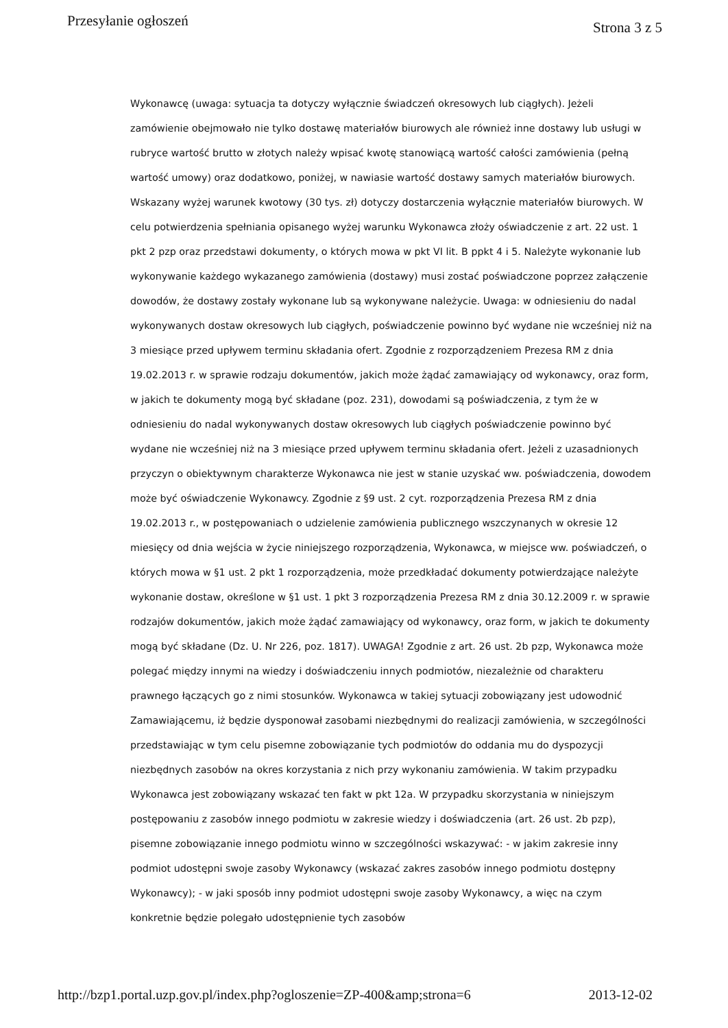Przesyłanie ogłoszeń Strona 3 z 5
Wykonawcę (uwaga: sytuacja ta dotyczy wyłącznie świadczeń okresowych lub ciągłych). Jeżeli zamówienie obejmowało nie tylko dostawę materiałów biurowych ale również inne dostawy lub usługi w rubryce wartość brutto w złotych należy wpisać kwotę stanowiącą wartość całości zamówienia (pełną wartość umowy) oraz dodatkowo, poniżej, w nawiasie wartość dostawy samych materiałów biurowych. Wskazany wyżej warunek kwotowy (30 tys. zł) dotyczy dostarczenia wyłącznie materiałów biurowych. W celu potwierdzenia spełniania opisanego wyżej warunku Wykonawca złoży oświadczenie z art. 22 ust. 1 pkt 2 pzp oraz przedstawi dokumenty, o których mowa w pkt VI lit. B ppkt 4 i 5. Należyte wykonanie lub wykonywanie każdego wykazanego zamówienia (dostawy) musi zostać poświadczone poprzez załączenie dowodów, że dostawy zostały wykonane lub są wykonywane należycie. Uwaga: w odniesieniu do nadal wykonywanych dostaw okresowych lub ciągłych, poświadczenie powinno być wydane nie wcześniej niż na 3 miesiące przed upływem terminu składania ofert. Zgodnie z rozporządzeniem Prezesa RM z dnia 19.02.2013 r. w sprawie rodzaju dokumentów, jakich może żądać zamawiający od wykonawcy, oraz form, w jakich te dokumenty mogą być składane (poz. 231), dowodami są poświadczenia, z tym że w odniesieniu do nadal wykonywanych dostaw okresowych lub ciągłych poświadczenie powinno być wydane nie wcześniej niż na 3 miesiące przed upływem terminu składania ofert. Jeżeli z uzasadnionych przyczyn o obiektywnym charakterze Wykonawca nie jest w stanie uzyskać ww. poświadczenia, dowodem może być oświadczenie Wykonawcy. Zgodnie z §9 ust. 2 cyt. rozporządzenia Prezesa RM z dnia 19.02.2013 r., w postępowaniach o udzielenie zamówienia publicznego wszczynanych w okresie 12 miesięcy od dnia wejścia w życie niniejszego rozporządzenia, Wykonawca, w miejsce ww. poświadczeń, o których mowa w §1 ust. 2 pkt 1 rozporządzenia, może przedkładać dokumenty potwierdzające należyte wykonanie dostaw, określone w §1 ust. 1 pkt 3 rozporządzenia Prezesa RM z dnia 30.12.2009 r. w sprawie rodzajów dokumentów, jakich może żądać zamawiający od wykonawcy, oraz form, w jakich te dokumenty mogą być składane (Dz. U. Nr 226, poz. 1817). UWAGA! Zgodnie z art. 26 ust. 2b pzp, Wykonawca może polegać między innymi na wiedzy i doświadczeniu innych podmiotów, niezależnie od charakteru prawnego łączących go z nimi stosunków. Wykonawca w takiej sytuacji zobowiązany jest udowodnić Zamawiającemu, iż będzie dysponował zasobami niezbędnymi do realizacji zamówienia, w szczególności przedstawiając w tym celu pisemne zobowiązanie tych podmiotów do oddania mu do dyspozycji niezbędnych zasobów na okres korzystania z nich przy wykonaniu zamówienia. W takim przypadku Wykonawca jest zobowiązany wskazać ten fakt w pkt 12a. W przypadku skorzystania w niniejszym postępowaniu z zasobów innego podmiotu w zakresie wiedzy i doświadczenia (art. 26 ust. 2b pzp), pisemne zobowiązanie innego podmiotu winno w szczególności wskazywać: - w jakim zakresie inny podmiot udostępni swoje zasoby Wykonawcy (wskazać zakres zasobów innego podmiotu dostępny Wykonawcy); - w jaki sposób inny podmiot udostępni swoje zasoby Wykonawcy, a więc na czym konkretnie będzie polegało udostępnienie tych zasobów
http://bzp1.portal.uzp.gov.pl/index.php?ogloszenie=ZP-400&amp;strona=6 2013-12-02